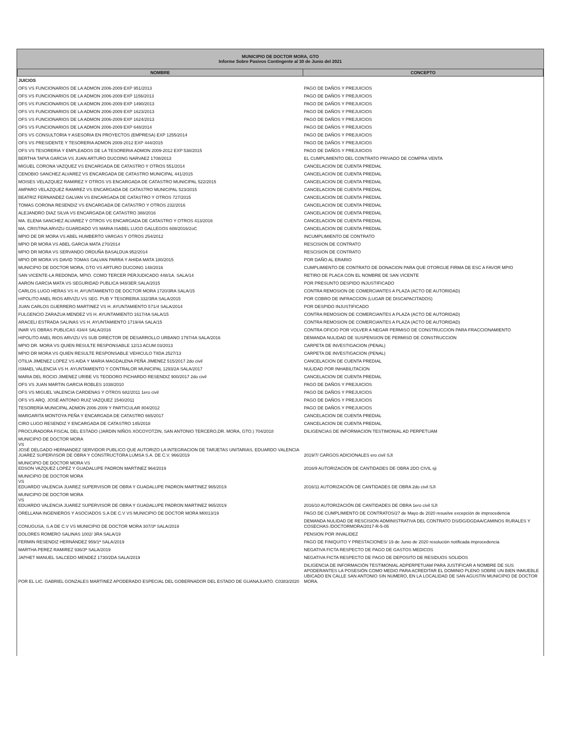MUNICIPIO DE DOCTOR MORA, GTO
Informe Sobre Pasivos Contingente al 30 de Junio del 2021
| NOMBRE | CONCEPTO |
| --- | --- |
| JUICIOS | |
| OFS VS FUNCIONARIOS DE LA ADMON 2006-2009 EXP 951/2013 | PAGO DE DAÑOS Y PREJUICIOS |
| OFS VS FUNCIONARIOS DE LA ADMON 2006-2009 EXP 1156/2013 | PAGO DE DAÑOS Y PREJUICIOS |
| OFS VS FUNCIONARIOS DE LA ADMON 2006-2009 EXP 1490/2013 | PAGO DE DAÑOS Y PREJUICIOS |
| OFS VS FUNCIONARIOS DE LA ADMON 2006-2009 EXP 1623/2013 | PAGO DE DAÑOS Y PREJUICIOS |
| OFS VS FUNCIONARIOS DE LA ADMON 2006-2009 EXP 1624/2013 | PAGO DE DAÑOS Y PREJUICIOS |
| OFS VS FUNCIONARIOS DE LA ADMON 2006-2009 EXP 648/2014 | PAGO DE DAÑOS Y PREJUICIOS |
| OFS VS CONSULTORIA Y ASESORIA EN PROYECTOS (EMPRESA) EXP 1255/2014 | PAGO DE DAÑOS Y PREJUICIOS |
| OFS VS PRESIDENTE Y TESORERIA ADMON 2009-2012 EXP 444/2015 | PAGO DE DAÑOS Y PREJUICIOS |
| OFS VS TESORERIA Y EMPLEADOS DE LA TESORERIA ADMON 2009-2012 EXP 538/2015 | PAGO DE DAÑOS Y PREJUICIOS |
| BERTHA TAPIA GARCIA VS JUAN ARTURO DUCOING NARVAEZ 1708/2013 | EL CUMPLIMIENTO DEL CONTRATO PRIVADO DE COMPRA VENTA |
| MIGUEL CORONA VAZQUEZ VS ENCARGADA DE CATASTRO Y OTROS 551/2014 | CANCELACION DE CUENTA PREDIAL |
| CENOBIO SANCHEZ ALVAREZ VS ENCARGADA DE CATASTRO MUNICIPAL 441/2015 | CANCELACION DE CUENTA PREDIAL |
| MOISES VELAZQUEZ RAMIREZ Y OTROS VS ENCARGADA DE CATASTRO MUNICIPAL 522/2015 | CANCELACION DE CUENTA PREDIAL |
| AMPARO VELAZQUEZ RAMIREZ VS ENCARGADA DE CATASTRO MUNICIPAL 523/2015 | CANCELACION DE CUENTA PREDIAL |
| BEATRIZ FERNANDEZ GALVAN VS ENCARGADA DE CATASTRO Y OTROS 727/2015 | CANCELACION DE CUENTA PREDIAL |
| TOMAS CORONA RESENDIZ VS ENCARGADA DE CATASTRO Y OTROS 232/2016 | CANCELACION DE CUENTA PREDIAL |
| ALEJANDRO DIAZ SILVA VS ENCARGADA DE CATASTRO 388/2016 | CANCELACION DE CUENTA PREDIAL |
| MA. ELENA SANCHEZ ALVAREZ Y OTROS VS ENCARGADA DE CATASTRO Y OTROS 413/2016 | CANCELACION DE CUENTA PREDIAL |
| MA. CRISTINA ARVIZU GUARDADO VS MARIA ISABEL LUGO GALLEGOS 608/2016/2oC | CANCELACION DE CUENTA PREDIAL |
| MPIO DE DR MORA VS ABEL HUMBERTO VARGAS Y OTROS 254/2012 | INCUMPLIMIENTO DE CONTRATO |
| MPIO DR MORA VS ABEL GARCIA MATA 270/2014 | RESCISION DE CONTRATO |
| MPIO DR MORA VS SERVANDO ORDUÑA BASALDUA 952/2014 | RESCISION DE CONTRATO |
| MPIO DR MORA VS DAVID TOMAS GALVAN PARRA Y AHIDA MATA 180/2015 | POR DAÑO AL ERARIO |
| MUNICIPIO DE DOCTOR MORA, GTO VS ARTURO DUCOING 148/2016 | CUMPLIMIENTO DE CONTRATO DE DONACION PARA QUE OTORGUE FIRMA DE ESC A FAVOR MPIO |
| SAN VICENTE-LA REDONDA, MPIO. COMO TERCER PERJUDICADO 448/1A. SALA/14 | RETIRO DE PLACA CON EL NOMBRE DE SAN VICENTE |
| AARON GARCIA MATA VS SEGURIDAD PUBLICA 948/3ER.SALA/2015 | POR PRESUNTO DESPIDO INJUSTIFICADO |
| CARLOS LUGO HERAS VS H. AYUNTAMIENTO DE DOCTOR MORA 1720/3RA SALA/15 | CONTRA REMOSION DE COMERCIANTES A PLAZA (ACTO DE AUTORIDAD) |
| HIPOLITO ANEL RIOS ARVIZU VS SEG. PUB Y TESORERIA 332/3RA SALA/2015 | POR COBRO DE INFRACCION (LUGAR DE DISCAPACITADOS) |
| JUAN CARLOS GUERRERO MARTINEZ VS H. AYUNTAMIENTO 571/4 SALA/2014 | POR DESPIDO INJUSTIFICADO |
| FULGENCIO ZARAZUA MENDEZ VS H. AYUNTAMIENTO 1617/4A SALA/15 | CONTRA REMOSION DE COMERCIANTES A PLAZA (ACTO DE AUTORIDAD) |
| ARACELI ESTRADA SALINAS VS H. AYUNTAMIENTO 1719/4A SALA/15 | CONTRA REMOSION DE COMERCIANTES A PLAZA (ACTO DE AUTORIDAD) |
| INAR VS OBRAS PUBLICAS 434/4 SALA/2016 | CONTRA OFICIO POR VOLVER A NEGAR PERMISO DE CONSTRUCCION PARA FRACCIONAMIENTO |
| HIPOLITO ANEL RIOS ARVIZU VS SUB DIRECTOR DE DESARROLLO URBANO 1797/4A SALA/2016 | DEMANDA NULIDAD DE SUSPENSION DE PERMISO DE CONSTRUCCION |
| MPIO DR. MORA VS QUIEN RESULTE RESPONSABLE 12/13 ACUM 03/2013 | CARPETA DE INVESTIGACION (PENAL) |
| MPIO DR MORA VS QUIEN RESULTE RESPONSABLE VEHICULO TIIDA 2527/13 | CARPETA DE INVESTIGACION (PENAL) |
| OTILIA JIMENEZ LOPEZ VS AIDA Y MARIA MAGDALENA PEÑA JIMENEZ 515/2017 2do civil | CANCELACION DE CUENTA PREDIAL |
| ISMAEL VALENCIA VS H. AYUNTAMIENTO Y CONTRALOR MUNICIPAL 1293/2A SALA/2017 | NULIDAD POR INHABILITACION |
| MARIA DEL ROCIO JIMENEZ URIBE VS TEODORO PICHARDO RESENDIZ 900/2017 2do civil | CANCELACION DE CUENTA PREDIAL |
| OFS VS JUAN MARTIN GARCIA ROBLES 1038/2010 | PAGO DE DAÑOS Y PREJUICIOS |
| OFS VS MIGUEL VALENCIA CARDENAS Y OTROS 682/2011 1ero civil | PAGO DE DAÑOS Y PREJUICIOS |
| OFS VS ARQ. JOSÉ ANTONIO RUIZ VAZQUEZ 1540/2011 | PAGO DE DAÑOS Y PREJUICIOS |
| TESORERÍA MUNICIPAL ADMON 2006-2009 Y PARTICULAR 804/2012 | PAGO DE DAÑOS Y PREJUICIOS |
| MARGARITA MONTOYA PEÑA Y ENCARGADA DE CATASTRO 665/2017 | CANCELACION DE CUENTA PREDIAL |
| CIRO LUGO RESENDIZ Y ENCARGADA DE CATASTRO 145/2018 | CANCELACION DE CUENTA PREDIAL |
| PROCURADORA FISCAL DEL ESTADO (JARDIN NIÑOS XOCOYOTZIN, SAN ANTONIO TERCERO,DR. MORA, GTO.) 704/2018 | DILIGENCIAS DE INFORMACION TESTIMONIAL AD PERPETUAM |
| MUNICIPIO DE DOCTOR MORA VS JOSÉ DELGADO HERNANDEZ SERVIDOR PUBLICO QUE AUTORIZO LA INTEGRACION DE TARJETAS UNITARIAS, EDUARDO VALENCIA JUAREZ SUPERVISOR DE OBRA Y CONSTRUCTORA LUMSA S.A. DE C.V. 966/2019 | 2019/7/ CARGOS ADICIONALES ero civil SJI |
| MUNICIPIO DE DOCTOR MORA VS EDSON VAZQUEZ LOPEZ Y GUADALUPE PADRON MARTINEZ 964/2019 | 2016/9 AUTORIZACIÓN DE CANTIDADES DE OBRA 2DO CIVIL sji |
| MUNICIPIO DE DOCTOR MORA VS EDUARDO VALENCIA JUAREZ SUPERVISOR DE OBRA Y GUADALUPE PADRON MARTINEZ 965/2019 | 2016/11 AUTORIZACIÓN DE CANTIDADES DE OBRA 2do civil SJI |
| MUNICIPIO DE DOCTOR MORA VS EDUARDO VALENCIA JUAREZ SUPERVISOR DE OBRA Y GUADALUPE PADRON MARTINEZ 965/2019 | 2016/10 AUTORIZACIÓN DE CANTIDADES DE OBRA 1ero civil SJI |
| ORELLANA INGENIEROS Y ASOCIADOS S.A DE C.V VS MUNICIPIO DE DOCTOR MORA M0013/19 | PAGO DE CUMPLIMIENTO DE CONTRATOS/27 de Mayo de 2020 resuelve excepción de improcedencia |
| CONUGUSA, S.A DE C.V VS MUNICIPIO DE DOCTOR MORA 307/3ª SALA/2019 | DEMANDA NULIDAD DE RESCISION ADMINISTRATIVA DEL CONTRATO DS/DG/DGDAA/CAMINOS RURALES Y COSECHAS /DOCTORMORA/2017-R-5-05 |
| DOLORES ROMERO SALINAS 1002/ 3RA SALA/19 | PENSION POR INVALIDEZ |
| FERMIN RESENDIZ HERNÁNDEZ 959/1ª SALA/2019 | PAGO DE FINIQUITO Y PRESTACIONES/ 19 de Junio de 2020 resolución notificada improcedencia |
| MARTHA PEREZ RAMIREZ 936/3ª SALA/2019 | NEGATIVA FICTA RESPECTO DE PAGO DE GASTOS MEDICOS |
| JAPHET MANUEL SALCEDO MENDEZ 1730/2DA SALA/2019 | NEGATIVA FICTA RESPECTO DE PAGO DE DEPOSITO DE RESIDUOS SOLIDOS |
| POR EL LIC. GABRIEL GONZALES MARTINEZ APODERADO ESPECIAL DEL GOBERNADOR DEL ESTADO DE GUANAJUATO. C0383/2020 | DILIGENCIA DE INFORMACIÓN TESTIMONIAL ADPERPETUAM PARA JUSTIFICAR A NOMBRE DE SUS APODERANTES LA POSESIÓN COMO MEDIO PARA ACREDITAR EL DOMINIO PLENO SOBRE UN BIEN INMUEBLE UBICADO EN CALLE SAN ANTONIO SIN NUMERO, EN LA LOCALIDAD DE SAN AGUSTIN MUNICIPIO DE DOCTOR MORA. |